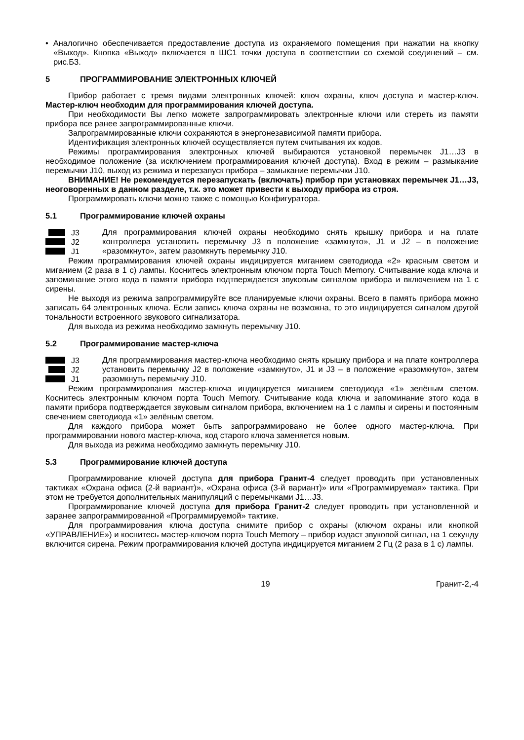• Аналогично обеспечивается предоставление доступа из охраняемого помещения при нажатии на кнопку «Выход». Кнопка «Выход» включается в ШС1 точки доступа в соответствии со схемой соединений – см. рис.Б3.
5 ПРОГРАММИРОВАНИЕ ЭЛЕКТРОННЫХ КЛЮЧЕЙ
Прибор работает с тремя видами электронных ключей: ключ охраны, ключ доступа и мастер-ключ. Мастер-ключ необходим для программирования ключей доступа.
При необходимости Вы легко можете запрограммировать электронные ключи или стереть из памяти прибора все ранее запрограммированные ключи.
Запрограммированные ключи сохраняются в энергонезависимой памяти прибора.
Идентификация электронных ключей осуществляется путем считывания их кодов.
Режимы программирования электронных ключей выбираются установкой перемычек J1…J3 в необходимое положение (за исключением программирования ключей доступа). Вход в режим – размыкание перемычки J10, выход из режима и перезапуск прибора – замыкание перемычки J10.
ВНИМАНИЕ! Не рекомендуется перезапускать (включать) прибор при установках перемычек J1…J3, неоговоренных в данном разделе, т.к. это может привести к выходу прибора из строя.
Программировать ключи можно также с помощью Конфигуратора.
5.1 Программирование ключей охраны
J3
J2
J1
Для программирования ключей охраны необходимо снять крышку прибора и на плате контроллера установить перемычку J3 в положение «замкнуто», J1 и J2 – в положение «разомкнуто», затем разомкнуть перемычку J10.
Режим программирования ключей охраны индицируется миганием светодиода «2» красным светом и миганием (2 раза в 1 с) лампы. Коснитесь электронным ключом порта Touch Memory. Считывание кода ключа и запоминание этого кода в памяти прибора подтверждается звуковым сигналом прибора и включением на 1 с сирены.
Не выходя из режима запрограммируйте все планируемые ключи охраны. Всего в память прибора можно записать 64 электронных ключа. Если запись ключа охраны не возможна, то это индицируется сигналом другой тональности встроенного звукового сигнализатора.
Для выхода из режима необходимо замкнуть перемычку J10.
5.2 Программирование мастер-ключа
J3
J2
J1
Для программирования мастер-ключа необходимо снять крышку прибора и на плате контроллера установить перемычку J2 в положение «замкнуто», J1 и J3 – в положение «разомкнуто», затем разомкнуть перемычку J10.
Режим программирования мастер-ключа индицируется миганием светодиода «1» зелёным светом. Коснитесь электронным ключом порта Touch Memory. Считывание кода ключа и запоминание этого кода в памяти прибора подтверждается звуковым сигналом прибора, включением на 1 с лампы и сирены и постоянным свечением светодиода «1» зелёным светом.
Для каждого прибора может быть запрограммировано не более одного мастер-ключа. При программировании нового мастер-ключа, код старого ключа заменяется новым.
Для выхода из режима необходимо замкнуть перемычку J10.
5.3 Программирование ключей доступа
Программирование ключей доступа для прибора Гранит-4 следует проводить при установленных тактиках «Охрана офиса (2-й вариант)», «Охрана офиса (3-й вариант)» или «Программируемая» тактика. При этом не требуется дополнительных манипуляций с перемычками J1…J3.
Программирование ключей доступа для прибора Гранит-2 следует проводить при установленной и заранее запрограммированной «Программируемой» тактике.
Для программирования ключа доступа снимите прибор с охраны (ключом охраны или кнопкой «УПРАВЛЕНИЕ») и коснитесь мастер-ключом порта Touch Memory – прибор издаст звуковой сигнал, на 1 секунду включится сирена. Режим программирования ключей доступа индицируется миганием 2 Гц (2 раза в 1 с) лампы.
19 Гранит-2,-4